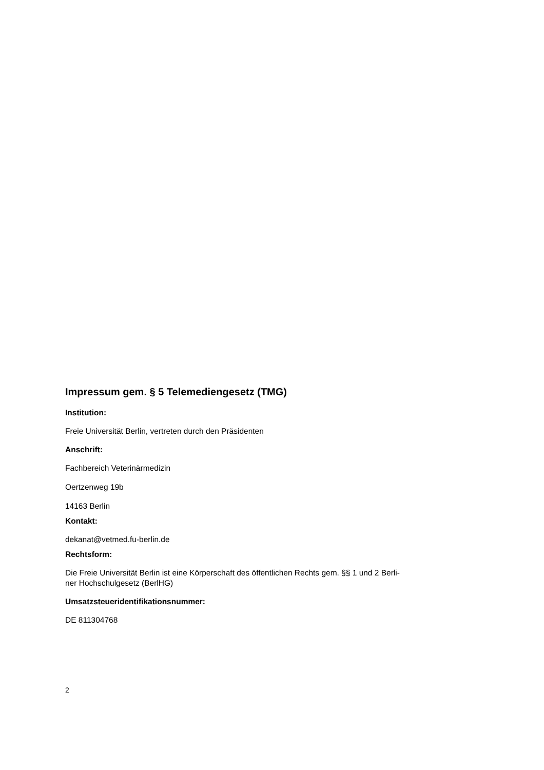Impressum gem. § 5 Telemediengesetz (TMG)
Institution:
Freie Universität Berlin, vertreten durch den Präsidenten
Anschrift:
Fachbereich Veterinärmedizin
Oertzenweg 19b
14163 Berlin
Kontakt:
dekanat@vetmed.fu-berlin.de
Rechtsform:
Die Freie Universität Berlin ist eine Körperschaft des öffentlichen Rechts gem. §§ 1 und 2 Berli-
ner Hochschulgesetz (BerlHG)
Umsatzsteueridentifikationsnummer:
DE 811304768
2